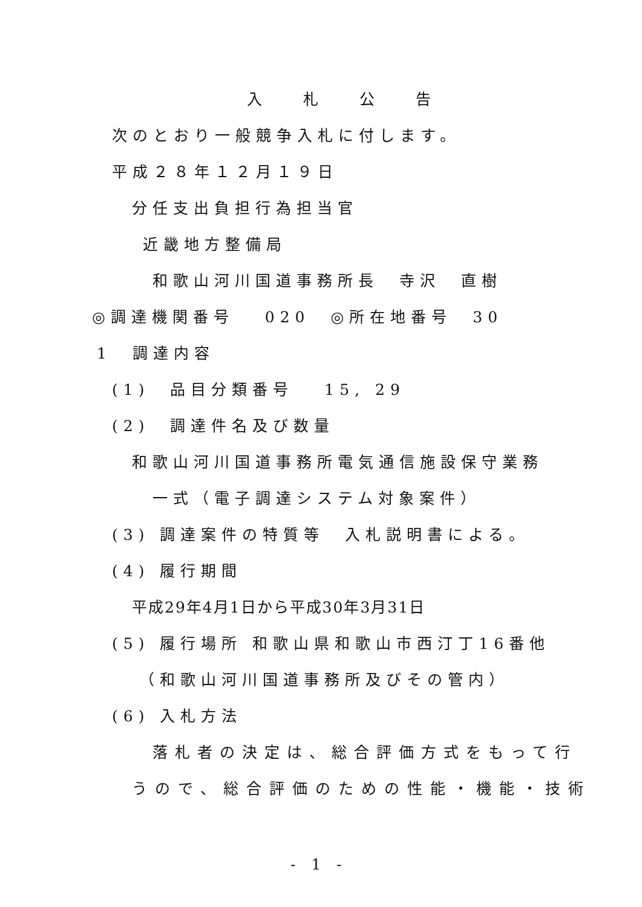入 札 公 告
次のとおり一般競争入札に付します。
平成２８年１２月１９日
分任支出負担行為担当官
近畿地方整備局
和歌山河川国道事務所長　寺沢　直樹
◎調達機関番号　 020　◎所在地番号　30
1　調達内容
(1)　品目分類番号　 15, 29
(2)　調達件名及び数量
和歌山河川国道事務所電気通信施設保守業務
一式（電子調達システム対象案件）
(3) 調達案件の特質等　入札説明書による。
(4) 履行期間
平成29年4月1日から平成30年3月31日
(5) 履行場所 和歌山県和歌山市西汀丁16番他
（和歌山河川国道事務所及びその管内）
(6) 入札方法
落札者の決定は、総合評価方式をもって行
うので、総合評価のための性能・機能・技術
- 1 -